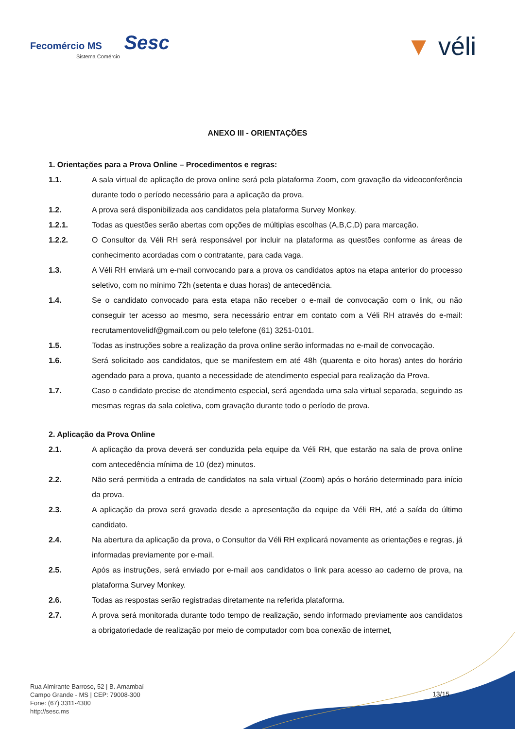Fecomércio MS Sesc
Sistema Comércio
▼ véli
ANEXO III - ORIENTAÇÕES
1. Orientações para a Prova Online – Procedimentos e regras:
1.1. A sala virtual de aplicação de prova online será pela plataforma Zoom, com gravação da videoconferência durante todo o período necessário para a aplicação da prova.
1.2. A prova será disponibilizada aos candidatos pela plataforma Survey Monkey.
1.2.1. Todas as questões serão abertas com opções de múltiplas escolhas (A,B,C,D) para marcação.
1.2.2. O Consultor da Véli RH será responsável por incluir na plataforma as questões conforme as áreas de conhecimento acordadas com o contratante, para cada vaga.
1.3. A Véli RH enviará um e-mail convocando para a prova os candidatos aptos na etapa anterior do processo seletivo, com no mínimo 72h (setenta e duas horas) de antecedência.
1.4. Se o candidato convocado para esta etapa não receber o e-mail de convocação com o link, ou não conseguir ter acesso ao mesmo, sera necessário entrar em contato com a Véli RH através do e-mail: recrutamentovelidf@gmail.com ou pelo telefone (61) 3251-0101.
1.5. Todas as instruções sobre a realização da prova online serão informadas no e-mail de convocação.
1.6. Será solicitado aos candidatos, que se manifestem em até 48h (quarenta e oito horas) antes do horário agendado para a prova, quanto a necessidade de atendimento especial para realização da Prova.
1.7. Caso o candidato precise de atendimento especial, será agendada uma sala virtual separada, seguindo as mesmas regras da sala coletiva, com gravação durante todo o período de prova.
2. Aplicação da Prova Online
2.1. A aplicação da prova deverá ser conduzida pela equipe da Véli RH, que estarão na sala de prova online com antecedência mínima de 10 (dez) minutos.
2.2. Não será permitida a entrada de candidatos na sala virtual (Zoom) após o horário determinado para início da prova.
2.3. A aplicação da prova será gravada desde a apresentação da equipe da Véli RH, até a saída do último candidato.
2.4. Na abertura da aplicação da prova, o Consultor da Véli RH explicará novamente as orientações e regras, já informadas previamente por e-mail.
2.5. Após as instruções, será enviado por e-mail aos candidatos o link para acesso ao caderno de prova, na plataforma Survey Monkey.
2.6. Todas as respostas serão registradas diretamente na referida plataforma.
2.7. A prova será monitorada durante todo tempo de realização, sendo informado previamente aos candidatos a obrigatoriedade de realização por meio de computador com boa conexão de internet,
Rua Almirante Barroso, 52 | B. Amambaí
Campo Grande - MS | CEP: 79008-300
Fone: (67) 3311-4300
http://sesc.ms
13/15